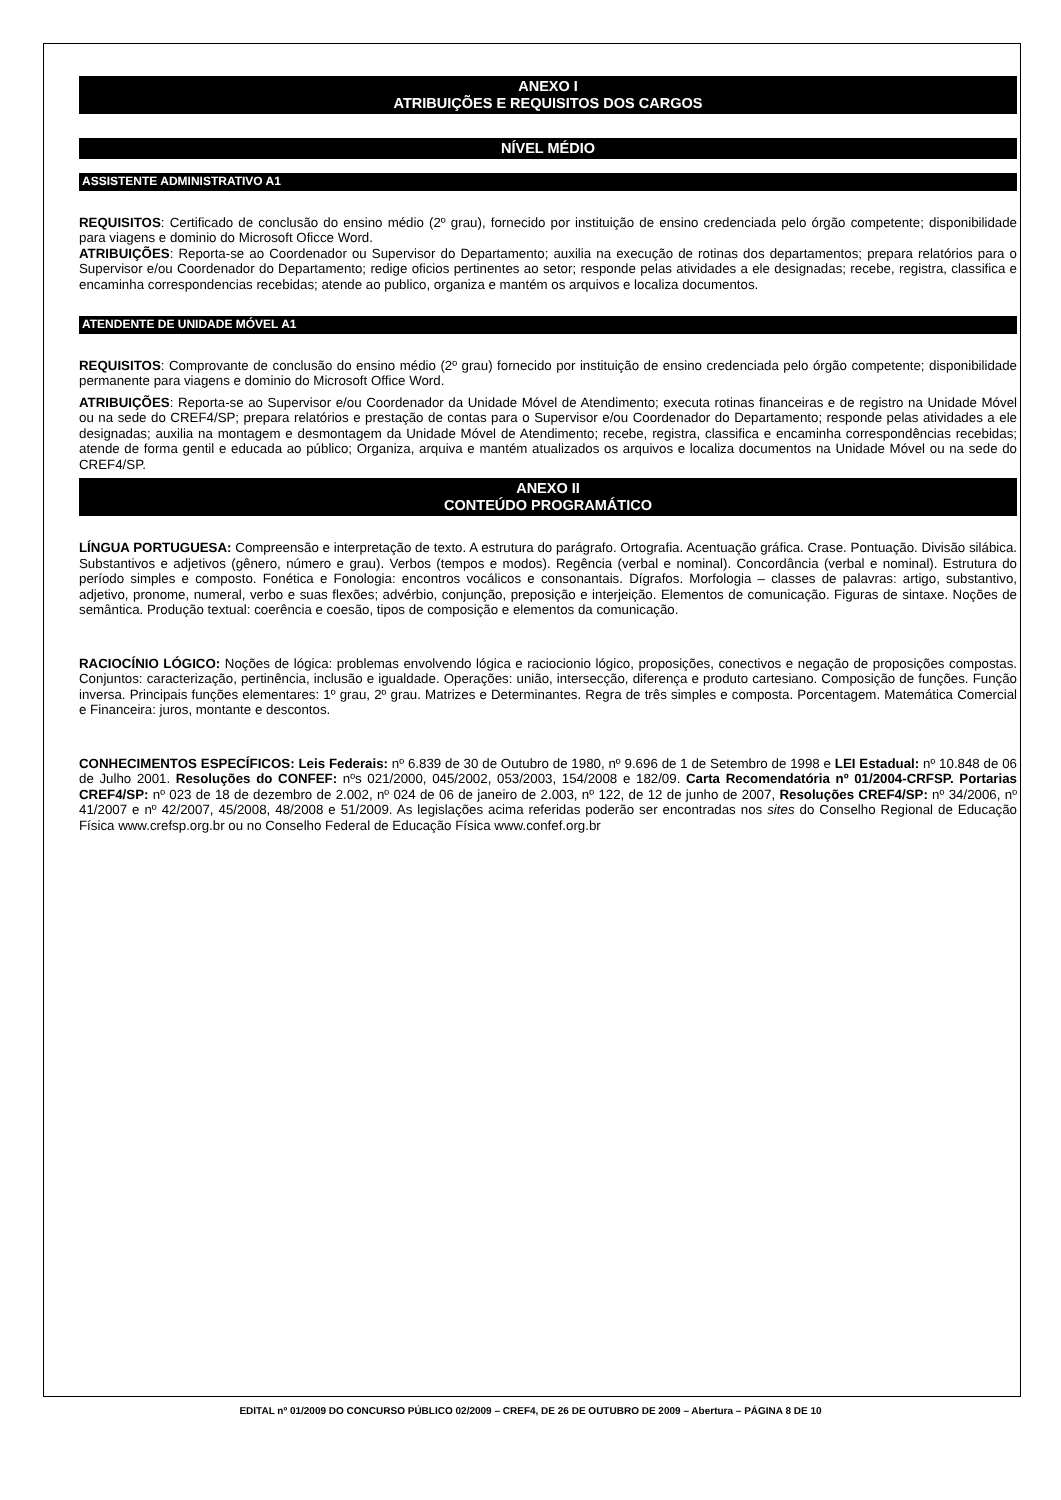ANEXO I
ATRIBUIÇÕES E REQUISITOS DOS CARGOS
NÍVEL MÉDIO
ASSISTENTE ADMINISTRATIVO A1
REQUISITOS: Certificado de conclusão do ensino médio (2º grau), fornecido por instituição de ensino credenciada pelo órgão competente; disponibilidade para viagens e dominio do Microsoft Oficce Word.
ATRIBUIÇÕES: Reporta-se ao Coordenador ou Supervisor do Departamento; auxilia na execução de rotinas dos departamentos; prepara relatórios para o Supervisor e/ou Coordenador do Departamento; redige oficios pertinentes ao setor; responde pelas atividades a ele designadas; recebe, registra, classifica e encaminha correspondencias recebidas; atende ao publico, organiza e mantém os arquivos e localiza documentos.
ATENDENTE DE UNIDADE MÓVEL A1
REQUISITOS: Comprovante de conclusão do ensino médio (2º grau) fornecido por instituição de ensino credenciada pelo órgão competente; disponibilidade permanente para viagens e dominio do Microsoft Office Word.
ATRIBUIÇÕES: Reporta-se ao Supervisor e/ou Coordenador da Unidade Móvel de Atendimento; executa rotinas financeiras e de registro na Unidade Móvel ou na sede do CREF4/SP; prepara relatórios e prestação de contas para o Supervisor e/ou Coordenador do Departamento; responde pelas atividades a ele designadas; auxilia na montagem e desmontagem da Unidade Móvel de Atendimento; recebe, registra, classifica e encaminha correspondências recebidas; atende de forma gentil e educada ao público; Organiza, arquiva e mantém atualizados os arquivos e localiza documentos na Unidade Móvel ou na sede do CREF4/SP.
ANEXO II
CONTEÚDO PROGRAMÁTICO
LÍNGUA PORTUGUESA: Compreensão e interpretação de texto. A estrutura do parágrafo. Ortografia. Acentuação gráfica. Crase. Pontuação. Divisão silábica. Substantivos e adjetivos (gênero, número e grau). Verbos (tempos e modos). Regência (verbal e nominal). Concordância (verbal e nominal). Estrutura do período simples e composto. Fonética e Fonologia: encontros vocálicos e consonantais. Dígrafos. Morfologia – classes de palavras: artigo, substantivo, adjetivo, pronome, numeral, verbo e suas flexões; advérbio, conjunção, preposição e interjeição. Elementos de comunicação. Figuras de sintaxe. Noções de semântica. Produção textual: coerência e coesão, tipos de composição e elementos da comunicação.
RACIOCÍNIO LÓGICO: Noções de lógica: problemas envolvendo lógica e raciocionio lógico, proposições, conectivos e negação de proposições compostas. Conjuntos: caracterização, pertinência, inclusão e igualdade. Operações: união, intersecção, diferença e produto cartesiano. Composição de funções. Função inversa. Principais funções elementares: 1º grau, 2º grau. Matrizes e Determinantes. Regra de três simples e composta. Porcentagem. Matemática Comercial e Financeira: juros, montante e descontos.
CONHECIMENTOS ESPECÍFICOS: Leis Federais: nº 6.839 de 30 de Outubro de 1980, nº 9.696 de 1 de Setembro de 1998 e LEI Estadual: nº 10.848 de 06 de Julho 2001. Resoluções do CONFEF: nºs 021/2000, 045/2002, 053/2003, 154/2008 e 182/09. Carta Recomendatória nº 01/2004-CRFSP. Portarias CREF4/SP: nº 023 de 18 de dezembro de 2.002, nº 024 de 06 de janeiro de 2.003, nº 122, de 12 de junho de 2007, Resoluções CREF4/SP: nº 34/2006, nº 41/2007 e nº 42/2007, 45/2008, 48/2008 e 51/2009. As legislações acima referidas poderão ser encontradas nos sites do Conselho Regional de Educação Física www.crefsp.org.br ou no Conselho Federal de Educação Física www.confef.org.br
EDITAL nº 01/2009 DO CONCURSO PÚBLICO 02/2009 – CREF4, DE 26 DE OUTUBRO DE 2009 – Abertura – PÁGINA 8 DE 10